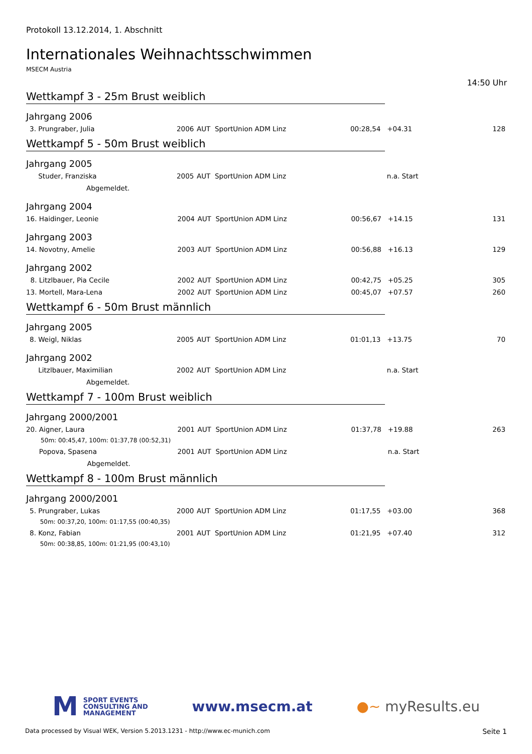Protokoll 13.12.2014, 1. Abschnitt
Internationales Weihnachtsschwimmen
MSECM Austria
14:50 Uhr
Wettkampf 3 - 25m Brust weiblich
Jahrgang 2006
| 3. | Prungraber, Julia | 2006 | AUT | SportUnion ADM Linz | 00:28,54 | +04.31 | 128 |
Wettkampf 5 - 50m Brust weiblich
Jahrgang 2005
| | Studer, Franziska | 2005 | AUT | SportUnion ADM Linz | | n.a. Start | |
| | Abgemeldet. | | | | | | |
Jahrgang 2004
| 16. | Haidinger, Leonie | 2004 | AUT | SportUnion ADM Linz | 00:56,67 | +14.15 | 131 |
Jahrgang 2003
| 14. | Novotny, Amelie | 2003 | AUT | SportUnion ADM Linz | 00:56,88 | +16.13 | 129 |
Jahrgang 2002
| 8. | Litzlbauer, Pia Cecile | 2002 | AUT | SportUnion ADM Linz | 00:42,75 | +05.25 | 305 |
| 13. | Mortell, Mara-Lena | 2002 | AUT | SportUnion ADM Linz | 00:45,07 | +07.57 | 260 |
Wettkampf 6 - 50m Brust männlich
Jahrgang 2005
| 8. | Weigl, Niklas | 2005 | AUT | SportUnion ADM Linz | 01:01,13 | +13.75 | 70 |
Jahrgang 2002
| | Litzlbauer, Maximilian | 2002 | AUT | SportUnion ADM Linz | | n.a. Start | |
| | Abgemeldet. | | | | | | |
Wettkampf 7 - 100m Brust weiblich
Jahrgang 2000/2001
| 20. | Aigner, Laura | 2001 | AUT | SportUnion ADM Linz | 01:37,78 | +19.88 | 263 |
| | 50m: 00:45,47, 100m: 01:37,78 (00:52,31) | | | | | | |
| | Popova, Spasena | 2001 | AUT | SportUnion ADM Linz | | n.a. Start | |
| | Abgemeldet. | | | | | | |
Wettkampf 8 - 100m Brust männlich
Jahrgang 2000/2001
| 5. | Prungraber, Lukas | 2000 | AUT | SportUnion ADM Linz | 01:17,55 | +03.00 | 368 |
| | 50m: 00:37,20, 100m: 01:17,55 (00:40,35) | | | | | | |
| 8. | Konz, Fabian | 2001 | AUT | SportUnion ADM Linz | 01:21,95 | +07.40 | 312 |
| | 50m: 00:38,85, 100m: 01:21,95 (00:43,10) | | | | | | |
M
SPORT EVENTS
CONSULTING AND
MANAGEMENT
www.msecm.at ●~ myResults.eu
Data processed by Visual WEK, Version 5.2013.1231 - http://www.ec-munich.com Seite 1